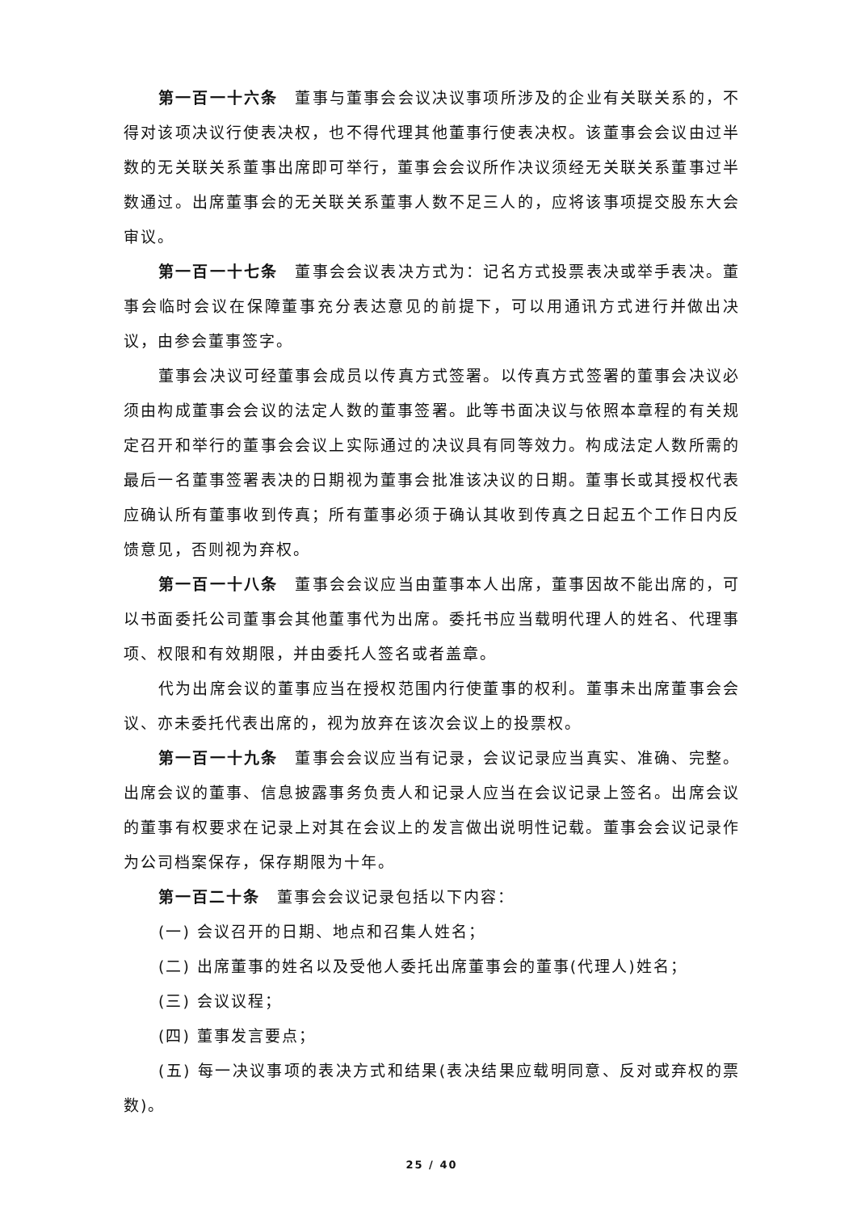第一百一十六条　董事与董事会会议决议事项所涉及的企业有关联关系的，不得对该项决议行使表决权，也不得代理其他董事行使表决权。该董事会会议由过半数的无关联关系董事出席即可举行，董事会会议所作决议须经无关联关系董事过半数通过。出席董事会的无关联关系董事人数不足三人的，应将该事项提交股东大会审议。
第一百一十七条　董事会会议表决方式为：记名方式投票表决或举手表决。董事会临时会议在保障董事充分表达意见的前提下，可以用通讯方式进行并做出决议，由参会董事签字。
董事会决议可经董事会成员以传真方式签署。以传真方式签署的董事会决议必须由构成董事会会议的法定人数的董事签署。此等书面决议与依照本章程的有关规定召开和举行的董事会会议上实际通过的决议具有同等效力。构成法定人数所需的最后一名董事签署表决的日期视为董事会批准该决议的日期。董事长或其授权代表应确认所有董事收到传真；所有董事必须于确认其收到传真之日起五个工作日内反馈意见，否则视为弃权。
第一百一十八条　董事会会议应当由董事本人出席，董事因故不能出席的，可以书面委托公司董事会其他董事代为出席。委托书应当载明代理人的姓名、代理事项、权限和有效期限，并由委托人签名或者盖章。
代为出席会议的董事应当在授权范围内行使董事的权利。董事未出席董事会会议、亦未委托代表出席的，视为放弃在该次会议上的投票权。
第一百一十九条　董事会会议应当有记录，会议记录应当真实、准确、完整。出席会议的董事、信息披露事务负责人和记录人应当在会议记录上签名。出席会议的董事有权要求在记录上对其在会议上的发言做出说明性记载。董事会会议记录作为公司档案保存，保存期限为十年。
第一百二十条　董事会会议记录包括以下内容：
(一) 会议召开的日期、地点和召集人姓名；
(二) 出席董事的姓名以及受他人委托出席董事会的董事(代理人)姓名；
(三) 会议议程；
(四) 董事发言要点；
(五) 每一决议事项的表决方式和结果(表决结果应载明同意、反对或弃权的票数)。
25 / 40